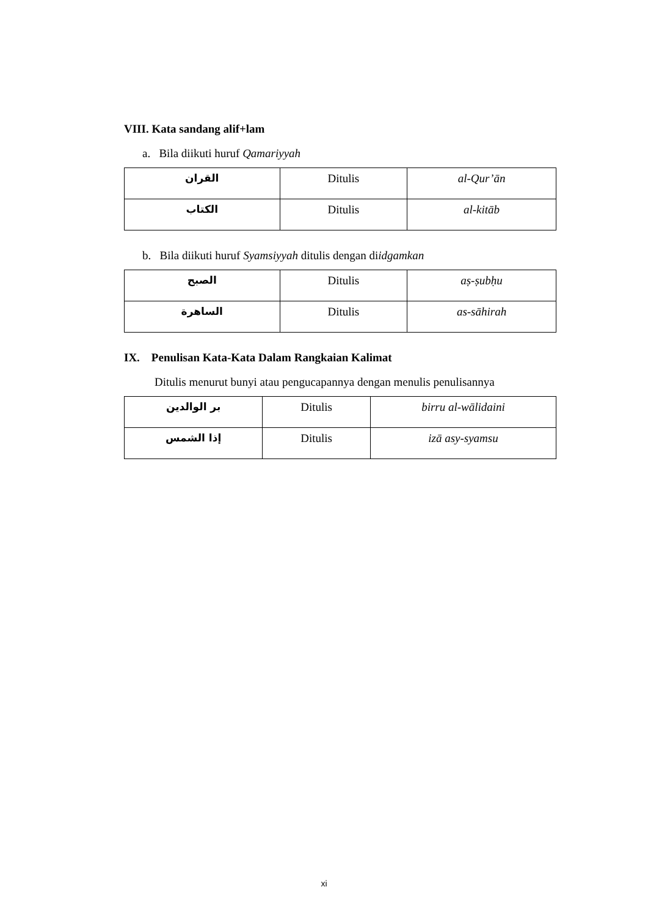VIII. Kata sandang alif+lam
a. Bila diikuti huruf Qamariyyah
| القران | Ditulis | al-Qur’ān |
| الكتاب | Ditulis | al-kitāb |
b. Bila diikuti huruf Syamsiyyah ditulis dengan diidgamkan
| الصبح | Ditulis | aṣ-ṣubḥu |
| الساهرة | Ditulis | as-sāhirah |
IX. Penulisan Kata-Kata Dalam Rangkaian Kalimat
Ditulis menurut bunyi atau pengucapannya dengan menulis penulisannya
| بر الوالدين | Ditulis | birru al-wālidaini |
| إذا الشمس | Ditulis | izā asy-syamsu |
xi